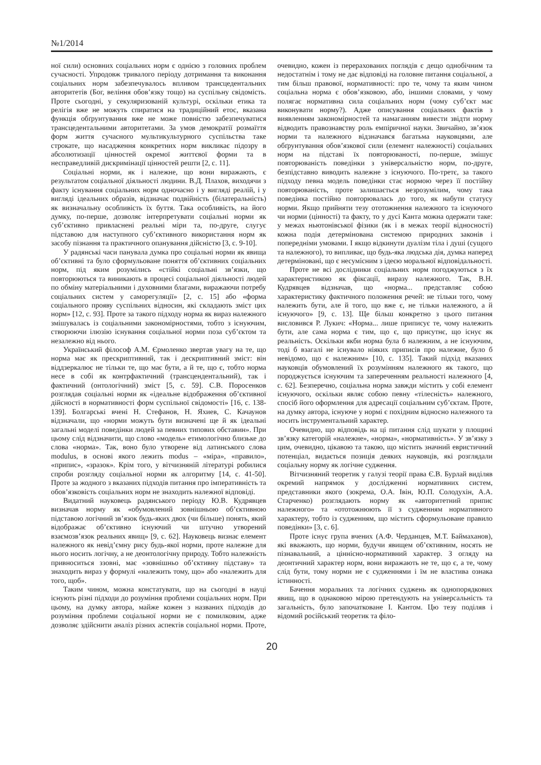№1/2014
ної сили) основних соціальних норм є однією з головних проблем сучасності. Упродовж тривалого періоду дотримання та виконання соціальних норм забезпечувалось впливом трансцедентальних авторитетів (Бог, веління обов’язку тощо) на суспільну свідомість. Проте сьогодні, у секуляризованій культурі, оскільки етика та релігія вже не можуть спиратися на традиційний етос, вказана функція обґрунтування вже не може повністю забезпечуватися трансцедентальними авторитетами. За умов демократії розмаїття форм життя сучасного мультикультурного суспільства таке строкате, що насадження конкретних норм викликає підозру в абсолютизації цінностей окремої життєвої форми та в несправедливій дискримінації цінностей решти [2, с. 11].
Соціальні норми, як і належне, що вони виражають, є результатом соціальної діяльності людини. В.Д. Плахов, виходячи з факту існування соціальних норм одночасно і у вигляді реалій, і у вигляді ідеальних образів, відзначає подвійність (білатеральність) як визначальну особливість їх буття. Така особливість, на його думку, по-перше, дозволяє інтерпретувати соціальні норми як суб’єктивно привласнені реальні міри та, по-друге, слугує підставою для наступного суб’єктивного використання норм як засобу пізнання та практичного опанування дійсністю [3, с. 9-10].
У радянські часи панувала думка про соціальні норми як явища об’єктивні та було сформульоване поняття об’єктивних соціальних норм, під яким розумілись «стійкі соціальні зв’язки, що повторюються та виникають в процесі соціальної діяльності людей по обміну матеріальними і духовними благами, виражаючи потребу соціальних систем у саморегуляції» [2, с. 15] або «форма соціального прояву суспільних відносин, які складають зміст цих норм» [12, с. 93]. Проте за такого підходу норма як вираз належного змішувалась із соціальними закономірностями, тобто з існуючим, створюючи ілюзію існування соціальної норми поза суб’єктом та незалежно від нього.
Український філософ А.М. Єрмоленко звертав увагу на те, що норма має як прескриптивний, так і дескриптивний зміст: він віддзеркалює не тільки те, що має бути, а й те, що є, тобто норма несе в собі як контрфактичний (трансцендентальний), так і фактичний (онтологічний) зміст [5, с. 59]. С.В. Поросенков розглядав соціальні норми як «ідеальне відображення об’єктивної дійсності в нормативності форм суспільної свідомості» [16, с. 138-139]. Болгарські вчені Н. Стефанов, Н. Яхиев, С. Качаунов відзначали, що «норми можуть бути визначені ще й як ідеальні загальні моделі поведінки людей за певних типових обставин». При цьому слід відзначити, що слово «модель» етимологічно близьке до слова «норма». Так, воно було утворене від латинського слова modulus, в основі якого лежить modus – «міра», «правило», «припис», «зразок». Крім того, у вітчизняній літературі робилися спроби розгляду соціальної норми як алгоритму [14, с. 41-50]. Проте за жодного з вказаних підходів питання про імперативність та обов’язковість соціальних норм не знаходить належної відповіді.
Видатний науковець радянського періоду Ю.В. Кудрявцев визначав норму як «обумовлений зовнішньою об’єктивною підставою логічний зв’язок будь-яких двох (чи більше) понять, який відображає об’єктивно існуючий чи штучно утворений взаємозв’язок реальних явищ» [9, с. 62]. Науковець визнає елемент належного як невід’ємну рису будь-якої норми, проте належне для нього носить логічну, а не деонтологічну природу. Тобто належність привноситься ззовні, має «зовнішньо об’єктивну підставу» та знаходить вираз у формулі «належить тому, що» або «належить для того, щоб».
Таким чином, можна констатувати, що на сьогодні в науці існують різні підходи до розуміння проблеми соціальних норм. При цьому, на думку автора, майже кожен з названих підходів до розуміння проблеми соціальної норми не є помилковим, адже дозволяє здійснити аналіз різних аспектів соціальної норми. Проте, очевидно, кожен із перерахованих поглядів є дещо однобічним та недостатнім і тому не дає відповіді на головне питання соціальної, а тим більш правової, нормативності: про те, чому та яким чином соціальна норма є обов’язковою, або, іншими словами, у чому полягає нормативна сила соціальних норм (чому суб’єкт має виконувати норму?). Адже описування соціальних фактів з виявленням закономірностей та намаганням вивести звідти норму відводить правознавству роль емпіричної науки. Звичайно, зв’язок норми та належного відзначався багатьма науковцями, але обґрунтування обов’язкової сили (елемент належності) соціальних норм на підставі їх повторюваності, по-перше, змішує повторюваність поведінки з універсальністю норм, по-друге, безпідставно виводить належне з існуючого. По-третє, за такого підходу певна модель поведінки стає нормою через її постійну повторюваність, проте залишається незрозумілим, чому така поведінка постійно повторювалась до того, як набути статусу норми. Якщо прийняти тезу ототожнення належного та існуючого чи норми (цінності) та факту, то у дусі Канта можна одержати таке: у межах ньютонівської фізики (як і в межах теорії відносності) кожна подія детермінована системою природних законів і попередніми умовами. І якщо відкинути дуалізм тіла і душі (сущого та належного), то випливає, що будь-яка людська дія, думка наперед детерміновані, що є несумісним з ідеєю моральної відповідальності.
Проте не всі дослідники соціальних норм погоджуються з їх характеристикою як фіксації, виразу належного. Так, В.Н. Кудрявцев відзначав, що «норма... представляє собою характеристику фактичного положення речей: не тільки того, чому належить бути, але й того, що вже є, не тільки належного, а й існуючого» [9, с. 13]. Ще більш конкретно з цього питання висловився Р. Лукич: «Норма... лише приписує те, чому належить бути, але сама норма є тим, що є, що присутнє, що існує як реальність. Оскільки якби норма була б належним, а не існуючим, тоді б взагалі не існувало ніяких приписів про належне, було б невідомо, що є належним» [10, с. 135]. Такий підхід вказаних науковців обумовлений їх розумінням належного як такого, що породжується існуючим та запереченням реальності належного [4, с. 62]. Безперечно, соціальна норма завжди містить у собі елемент існуючого, оскільки являє собою певну «тілесність» належного, спосіб його оформлення для адресації соціальним суб’єктам. Проте, на думку автора, існуюче у нормі є похідним відносно належного та носить інструментальний характер.
Очевидно, що відповідь на ці питання слід шукати у площині зв’язку категорій «належне», «норма», «нормативність». У зв’язку з цим, очевидно, цікавою та такою, що містить значний евристичний потенціал, видається позиція деяких науковців, які розглядали соціальну норму як логічне судження.
Вітчизняний теоретик у галузі теорії права Є.В. Бурлай виділяв окремий напрямок у дослідженні нормативних систем, представники якого (зокрема, О.А. Івін, Ю.П. Солодухін, А.А. Старченко) розглядають норму як «авторитетний припис належного» та «ототожнюють її з судженням нормативного характеру, тобто із судженням, що містить сформульоване правило поведінки» [3, с. 6].
Проте існує група вчених (А.Ф. Черданцев, М.Т. Баймаханов), які вважають, що норми, будучи явищем об’єктивним, носять не пізнавальний, а ціннісно-нормативний характер. З огляду на деонтичний характер норм, вони виражають не те, що є, а те, чому слід бути, тому норми не є судженнями і їм не властива ознака істинності.
Бачення моральних та логічних суджень як однопорядкових явищ, що в однаковою мірою претендують на універсальність та загальність, було започатковане І. Кантом. Цю тезу поділяв і відомий російський теоретик та філо-
20